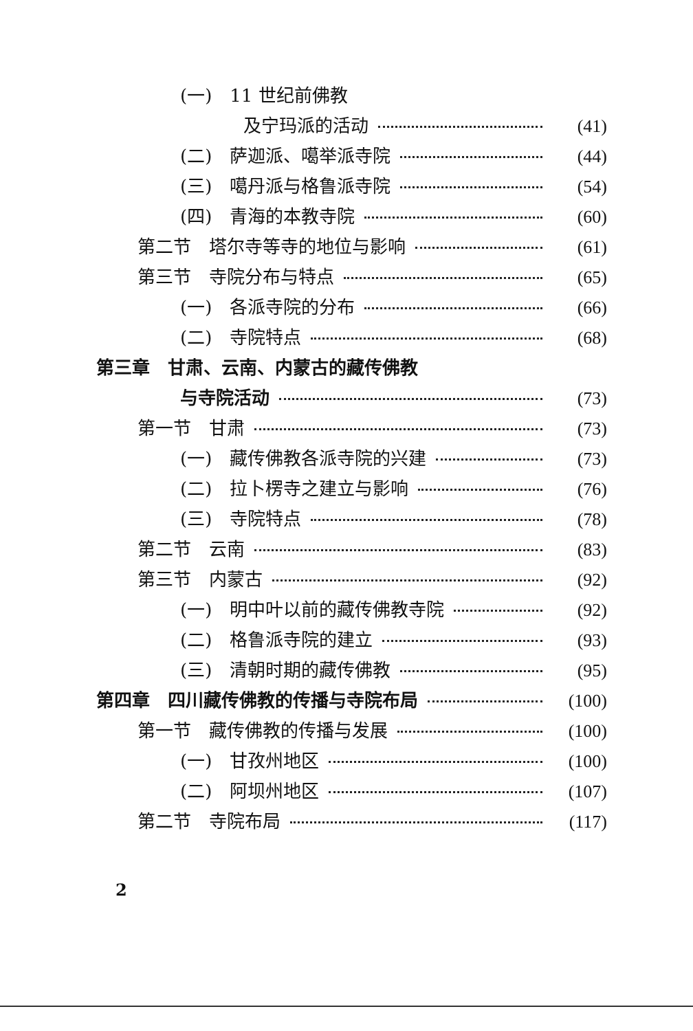(一)　11 世纪前佛教
及宁玛派的活动 (41)
(二)　萨迦派、噶举派寺院 (44)
(三)　噶丹派与格鲁派寺院 (54)
(四)　青海的本教寺院 (60)
第二节　塔尔寺等寺的地位与影响 (61)
第三节　寺院分布与特点 (65)
(一)　各派寺院的分布 (66)
(二)　寺院特点 (68)
第三章　甘肃、云南、内蒙古的藏传佛教
与寺院活动 (73)
第一节　甘肃 (73)
(一)　藏传佛教各派寺院的兴建 (73)
(二)　拉卜楞寺之建立与影响 (76)
(三)　寺院特点 (78)
第二节　云南 (83)
第三节　内蒙古 (92)
(一)　明中叶以前的藏传佛教寺院 (92)
(二)　格鲁派寺院的建立 (93)
(三)　清朝时期的藏传佛教 (95)
第四章　四川藏传佛教的传播与寺院布局 (100)
第一节　藏传佛教的传播与发展 (100)
(一)　甘孜州地区 (100)
(二)　阿坝州地区 (107)
第二节　寺院布局 (117)
2